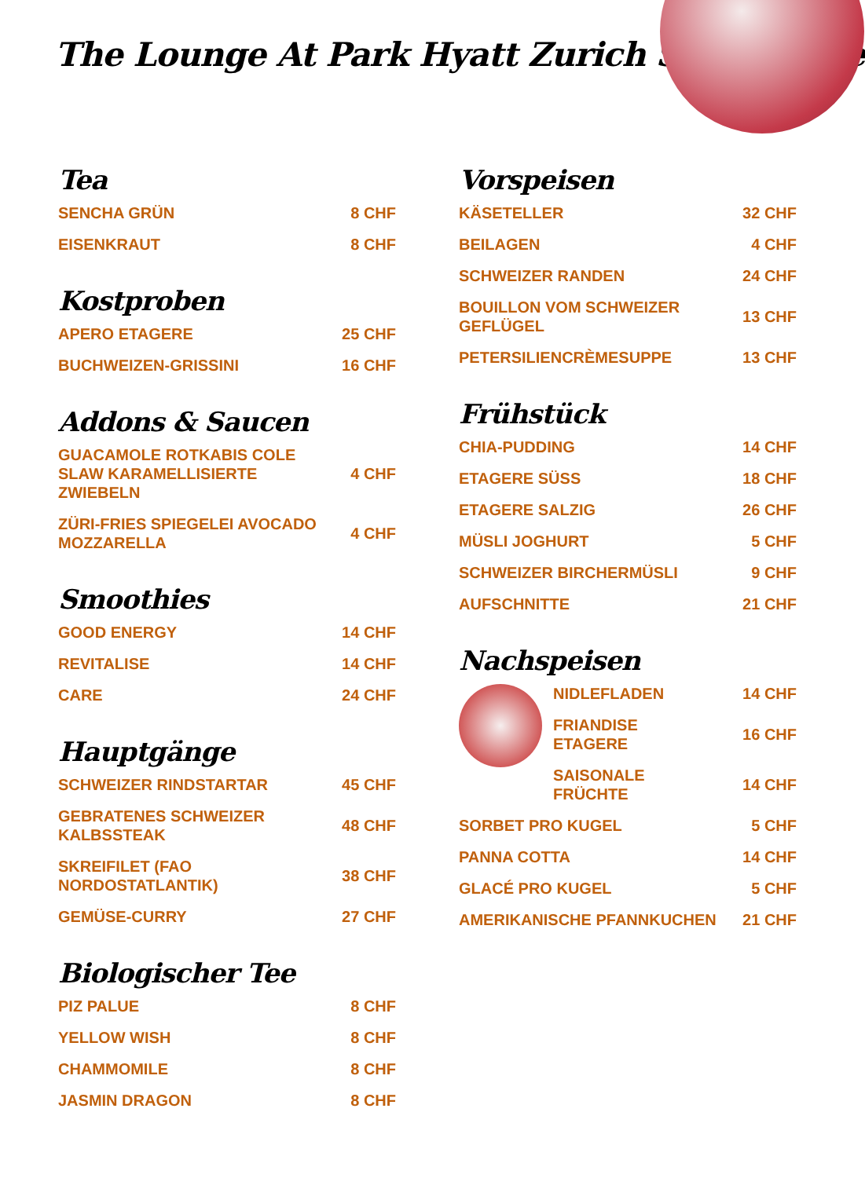The Lounge At Park Hyatt Zurich Speisekarte
Tea
SENCHA GRÜN 8 CHF
EISENKRAUT 8 CHF
Kostproben
APERO ETAGERE 25 CHF
BUCHWEIZEN-GRISSINI 16 CHF
Addons & Saucen
GUACAMOLE ROTKABIS COLE SLAW KARAMELLISIERTE ZWIEBELN 4 CHF
ZÜRI-FRIES SPIEGELEI AVOCADO MOZZARELLA 4 CHF
Smoothies
GOOD ENERGY 14 CHF
REVITALISE 14 CHF
CARE 24 CHF
Hauptgänge
SCHWEIZER RINDSTARTAR 45 CHF
GEBRATENES SCHWEIZER KALBSSTEAK 48 CHF
SKREIFILET (FAO NORDOSTATLANTIK) 38 CHF
GEMÜSE-CURRY 27 CHF
Biologischer Tee
PIZ PALUE 8 CHF
YELLOW WISH 8 CHF
CHAMMOMILE 8 CHF
JASMIN DRAGON 8 CHF
Vorspeisen
KÄSETELLER 32 CHF
BEILAGEN 4 CHF
SCHWEIZER RANDEN 24 CHF
BOUILLON VOM SCHWEIZER GEFLÜGEL 13 CHF
PETERSILIENCRÈMESUPPE 13 CHF
Frühstück
CHIA-PUDDING 14 CHF
ETAGERE SÜSS 18 CHF
ETAGERE SALZIG 26 CHF
MÜSLI JOGHURT 5 CHF
SCHWEIZER BIRCHERMÜSLI 9 CHF
AUFSCHNITTE 21 CHF
Nachspeisen
NIDLEFLADEN 14 CHF
FRIANDISE
ETAGERE 16 CHF
SAISONALE
FRÜCHTE 14 CHF
SORBET PRO KUGEL 5 CHF
PANNA COTTA 14 CHF
GLACÉ PRO KUGEL 5 CHF
AMERIKANISCHE PFANNKUCHEN 21 CHF